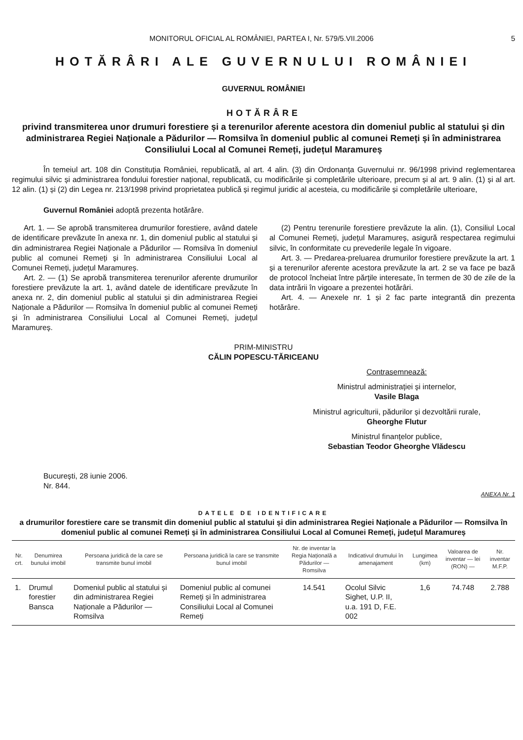MONITORUL OFICIAL AL ROMÂNIEI, PARTEA I, Nr. 579/5.VII.2006 5
HOTĂRÂRI ALE GUVERNULUI ROMÂNIEI
GUVERNUL ROMÂNIEI
HOTĂRÂRE
privind transmiterea unor drumuri forestiere și a terenurilor aferente acestora din domeniul public al statului și din administrarea Regiei Naționale a Pădurilor — Romsilva în domeniul public al comunei Remeți și în administrarea Consiliului Local al Comunei Remeți, județul Maramureș
În temeiul art. 108 din Constituția României, republicată, al art. 4 alin. (3) din Ordonanța Guvernului nr. 96/1998 privind reglementarea regimului silvic și administrarea fondului forestier național, republicată, cu modificările și completările ulterioare, precum și al art. 9 alin. (1) și al art. 12 alin. (1) și (2) din Legea nr. 213/1998 privind proprietatea publică și regimul juridic al acesteia, cu modificările și completările ulterioare,
Guvernul României adoptă prezenta hotărâre.
Art. 1. — Se aprobă transmiterea drumurilor forestiere, având datele de identificare prevăzute în anexa nr. 1, din domeniul public al statului și din administrarea Regiei Naționale a Pădurilor — Romsilva în domeniul public al comunei Remeți și în administrarea Consiliului Local al Comunei Remeți, județul Maramureș.
Art. 2. — (1) Se aprobă transmiterea terenurilor aferente drumurilor forestiere prevăzute la art. 1, având datele de identificare prevăzute în anexa nr. 2, din domeniul public al statului și din administrarea Regiei Naționale a Pădurilor — Romsilva în domeniul public al comunei Remeți și în administrarea Consiliului Local al Comunei Remeți, județul Maramureș.
(2) Pentru terenurile forestiere prevăzute la alin. (1), Consiliul Local al Comunei Remeți, județul Maramureș, asigură respectarea regimului silvic, în conformitate cu prevederile legale în vigoare.
Art. 3. — Predarea-preluarea drumurilor forestiere prevăzute la art. 1 și a terenurilor aferente acestora prevăzute la art. 2 se va face pe bază de protocol încheiat între părțile interesate, în termen de 30 de zile de la data intrării în vigoare a prezentei hotărâri.
Art. 4. — Anexele nr. 1 și 2 fac parte integrantă din prezenta hotărâre.
PRIM-MINISTRU
CĂLIN POPESCU-TĂRICEANU
Contrasemnează:
Ministrul administrației și internelor,
Vasile Blaga
Ministrul agriculturii, pădurilor și dezvoltării rurale,
Gheorghe Flutur
Ministrul finanțelor publice,
Sebastian Teodor Gheorghe Vlădescu
București, 28 iunie 2006.
Nr. 844.
ANEXA Nr. 1
DATELE DE IDENTIFICARE
a drumurilor forestiere care se transmit din domeniul public al statului și din administrarea Regiei Naționale a Pădurilor — Romsilva în domeniul public al comunei Remeți și în administrarea Consiliului Local al Comunei Remeți, județul Maramureș
| Nr. crt. | Denumirea bunului imobil | Persoana juridică de la care se transmite bunul imobil | Persoana juridică la care se transmite bunul imobil | Nr. de inventar la Regia Națională a Pădurilor — Romsilva | Indicativul drumului în amenajament | Lungimea (km) | Valoarea de inventar — lei (RON) — | Nr. inventar M.F.P. |
| --- | --- | --- | --- | --- | --- | --- | --- | --- |
| 1. | Drumul forestier Bansca | Domeniul public al statului și din administrarea Regiei Naționale a Pădurilor — Romsilva | Domeniul public al comunei Remeți și în administrarea Consiliului Local al Comunei Remeți | 14.541 | Ocolul Silvic Sighet, U.P. II, u.a. 191 D, F.E. 002 | 1,6 | 74.748 | 2.788 |